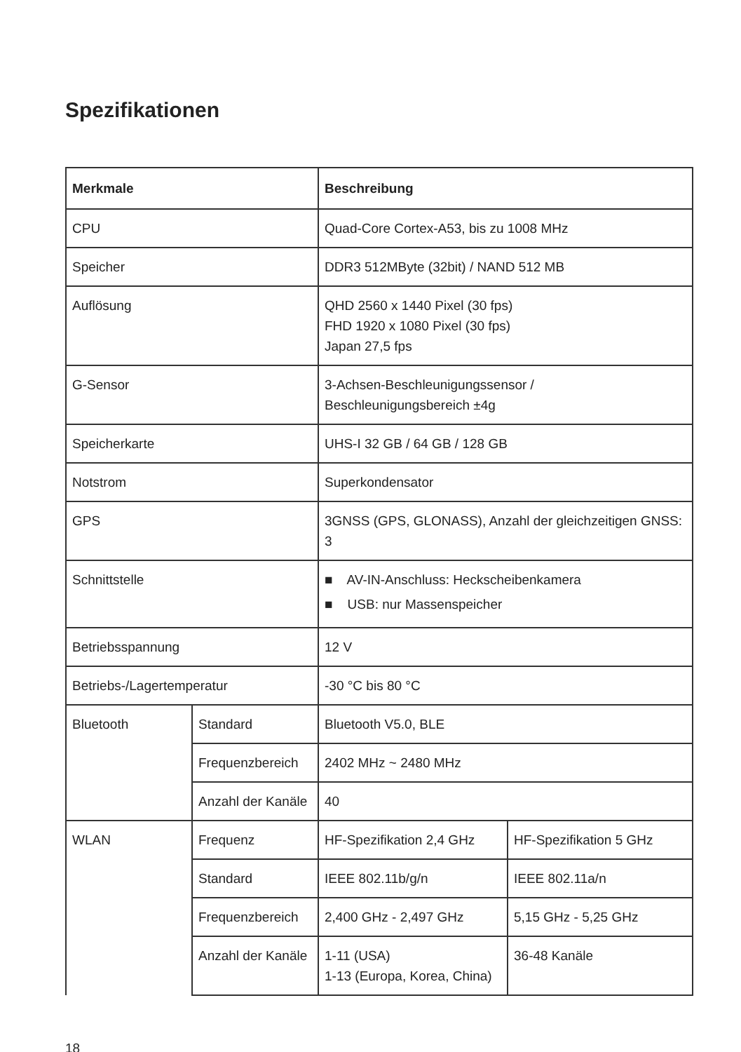Spezifikationen
| Merkmale | | Beschreibung | |
| --- | --- | --- | --- |
| CPU | | Quad-Core Cortex-A53, bis zu 1008 MHz | |
| Speicher | | DDR3 512MByte (32bit) / NAND 512 MB | |
| Auflösung | | QHD 2560 x 1440 Pixel (30 fps) FHD 1920 x 1080 Pixel (30 fps) Japan 27,5 fps | |
| G-Sensor | | 3-Achsen-Beschleunigungssensor / Beschleunigungsbereich ±4g | |
| Speicherkarte | | UHS-I 32 GB / 64 GB / 128 GB | |
| Notstrom | | Superkondensator | |
| GPS | | 3GNSS (GPS, GLONASS), Anzahl der gleichzeitigen GNSS: 3 | |
| Schnittstelle | | ■ AV-IN-Anschluss: Heckscheibenkamera ■ USB: nur Massenspeicher | |
| Betriebsspannung | | 12 V | |
| Betriebs-/Lagertemperatur | | -30 °C bis 80 °C | |
| Bluetooth | Standard | Bluetooth V5.0, BLE | |
| | Frequenzbereich | 2402 MHz ~ 2480 MHz | |
| | Anzahl der Kanäle | 40 | |
| WLAN | Frequenz | HF-Spezifikation 2,4 GHz | HF-Spezifikation 5 GHz |
| | Standard | IEEE 802.11b/g/n | IEEE 802.11a/n |
| | Frequenzbereich | 2,400 GHz - 2,497 GHz | 5,15 GHz - 5,25 GHz |
| | Anzahl der Kanäle | 1-11 (USA) 1-13 (Europa, Korea, China) | 36-48 Kanäle |
18